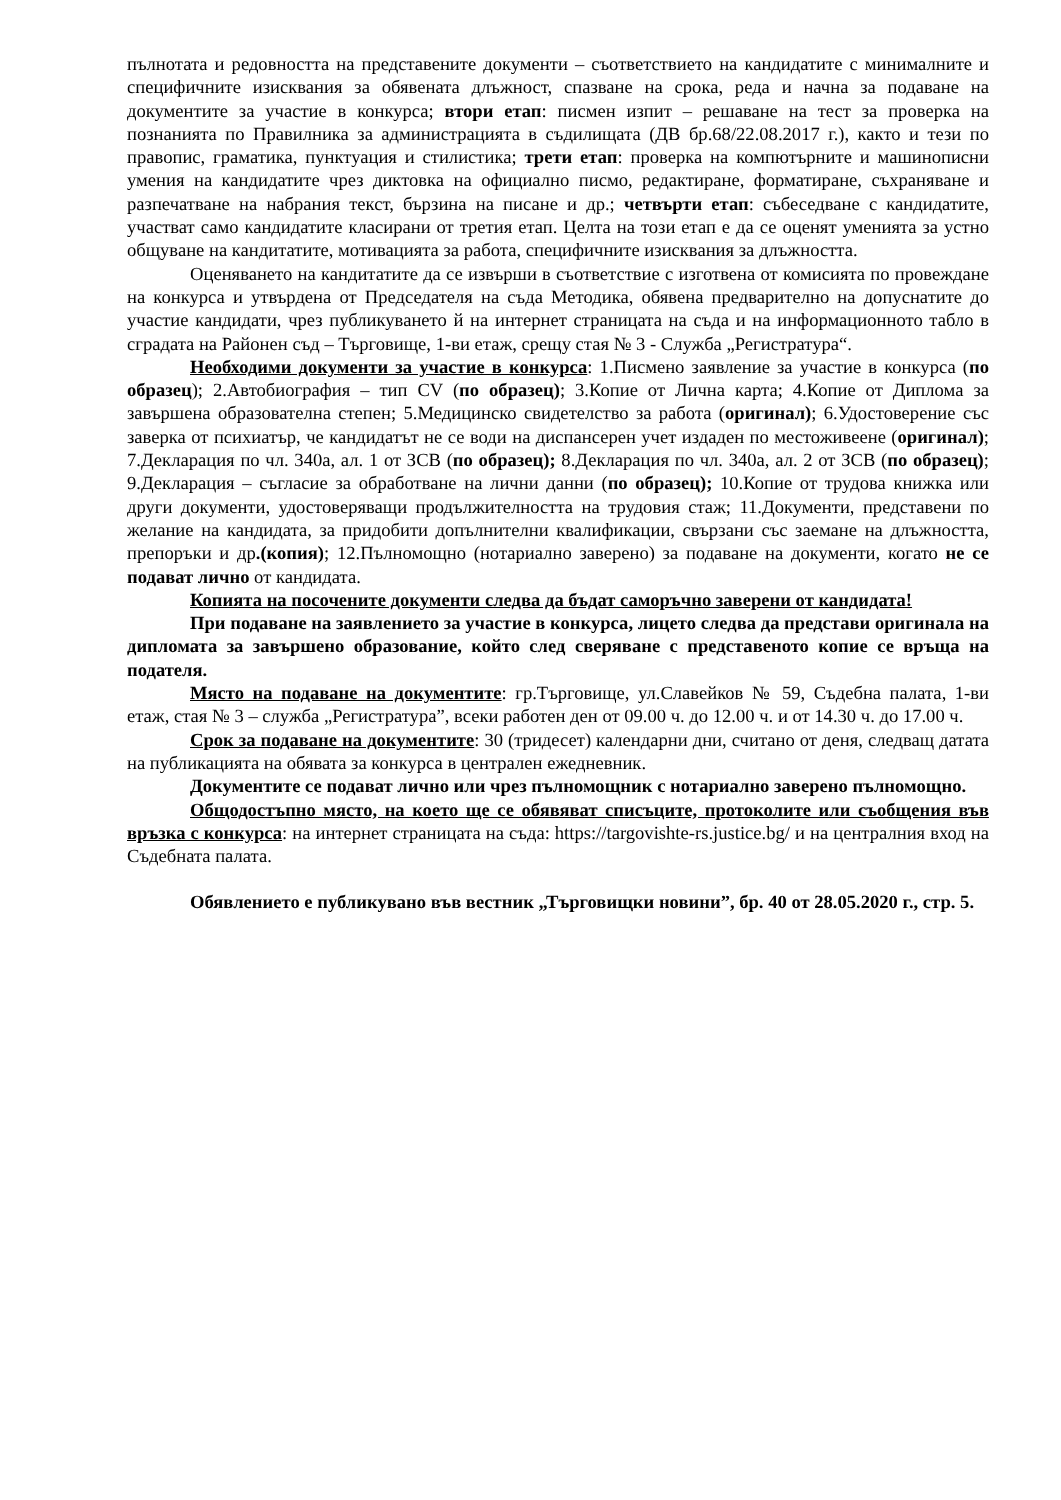пълнотата и редовността на представените документи – съответствието на кандидатите с минималните и специфичните изисквания за обявената длъжност, спазване на срока, реда и начна за подаване на документите за участие в конкурса; втори етап: писмен изпит – решаване на тест за проверка на познанията по Правилника за администрацията в съдилищата (ДВ бр.68/22.08.2017 г.), както и тези по правопис, граматика, пунктуация и стилистика; трети етап: проверка на компютърните и машинописни умения на кандидатите чрез диктовка на официално писмо, редактиране, форматиране, съхраняване и разпечатване на набрания текст, бързина на писане и др.; четвърти етап: събеседване с кандидатите, участват само кандидатите класирани от третия етап. Целта на този етап е да се оценят уменията за устно общуване на кандитатите, мотивацията за работа, специфичните изисквания за длъжността.
Оценяването на кандитатите да се извърши в съответствие с изготвена от комисията по провеждане на конкурса и утвърдена от Председателя на съда Методика, обявена предварително на допуснатите до участие кандидати, чрез публикуването й на интернет страницата на съда и на информационното табло в сградата на Районен съд – Търговище, 1-ви етаж, срещу стая № 3 - Служба „Регистратура“.
Необходими документи за участие в конкурса: 1.Писмено заявление за участие в конкурса (по образец); 2.Автобиография – тип CV (по образец); 3.Копие от Лична карта; 4.Копие от Диплома за завършена образователна степен; 5.Медицинско свидетелство за работа (оригинал); 6.Удостоверение със заверка от психиатър, че кандидатът не се води на диспансерен учет издаден по местоживеене (оригинал); 7.Декларация по чл. 340а, ал. 1 от ЗСВ (по образец); 8.Декларация по чл. 340а, ал. 2 от ЗСВ (по образец); 9.Декларация – съгласие за обработване на лични данни (по образец); 10.Копие от трудова книжка или други документи, удостоверяващи продължителността на трудовия стаж; 11.Документи, представени по желание на кандидата, за придобити допълнителни квалификации, свързани със заемане на длъжността, препоръки и др.(копия); 12.Пълномощно (нотариално заверено) за подаване на документи, когато не се подават лично от кандидата.
Копията на посочените документи следва да бъдат саморъчно заверени от кандидата!
При подаване на заявлението за участие в конкурса, лицето следва да представи оригинала на дипломата за завършено образование, който след сверяване с представеното копие се връща на подателя.
Място на подаване на документите: гр.Търговище, ул.Славейков № 59, Съдебна палата, 1-ви етаж, стая № 3 – служба „Регистратура”, всеки работен ден от 09.00 ч. до 12.00 ч. и от 14.30 ч. до 17.00 ч.
Срок за подаване на документите: 30 (тридесет) календарни дни, считано от деня, следващ датата на публикацията на обявата за конкурса в централен ежедневник.
Документите се подават лично или чрез пълномощник с нотариално заверено пълномощно.
Общодостъпно място, на което ще се обявяват списъците, протоколите или съобщения във връзка с конкурса: на интернет страницата на съда: https://targovishte-rs.justice.bg/ и на централния вход на Съдебната палата.
Обявлението е публикувано във вестник „Търговищки новини”, бр. 40 от 28.05.2020 г., стр. 5.